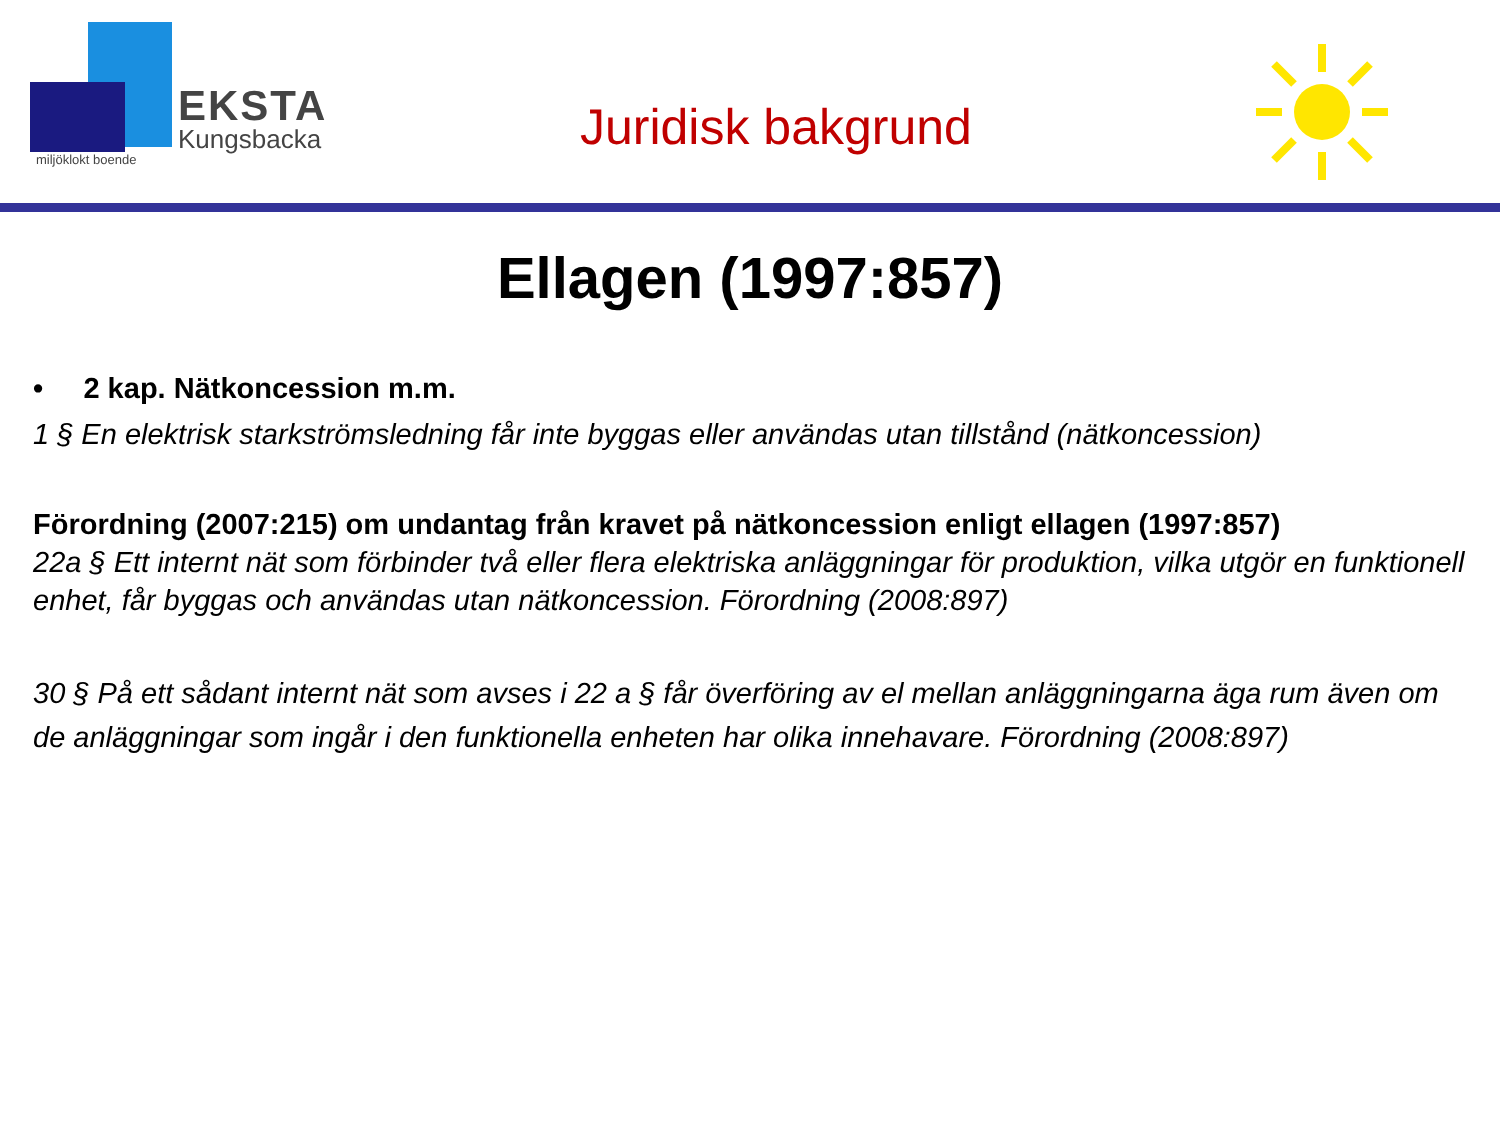EKSTA
Kungsbacka
miljöklokt boende
Juridisk bakgrund
Ellagen (1997:857)
• 2 kap. Nätkoncession m.m.
1 § En elektrisk starkströmsledning får inte byggas eller användas utan tillstånd (nätkoncession)
Förordning (2007:215) om undantag från kravet på nätkoncession enligt ellagen (1997:857)
22a § Ett internt nät som förbinder två eller flera elektriska anläggningar för produktion, vilka utgör en funktionell enhet, får byggas och användas utan nätkoncession. Förordning (2008:897)
30 § På ett sådant internt nät som avses i 22 a § får överföring av el mellan anläggningarna äga rum även om de anläggningar som ingår i den funktionella enheten har olika innehavare. Förordning (2008:897)